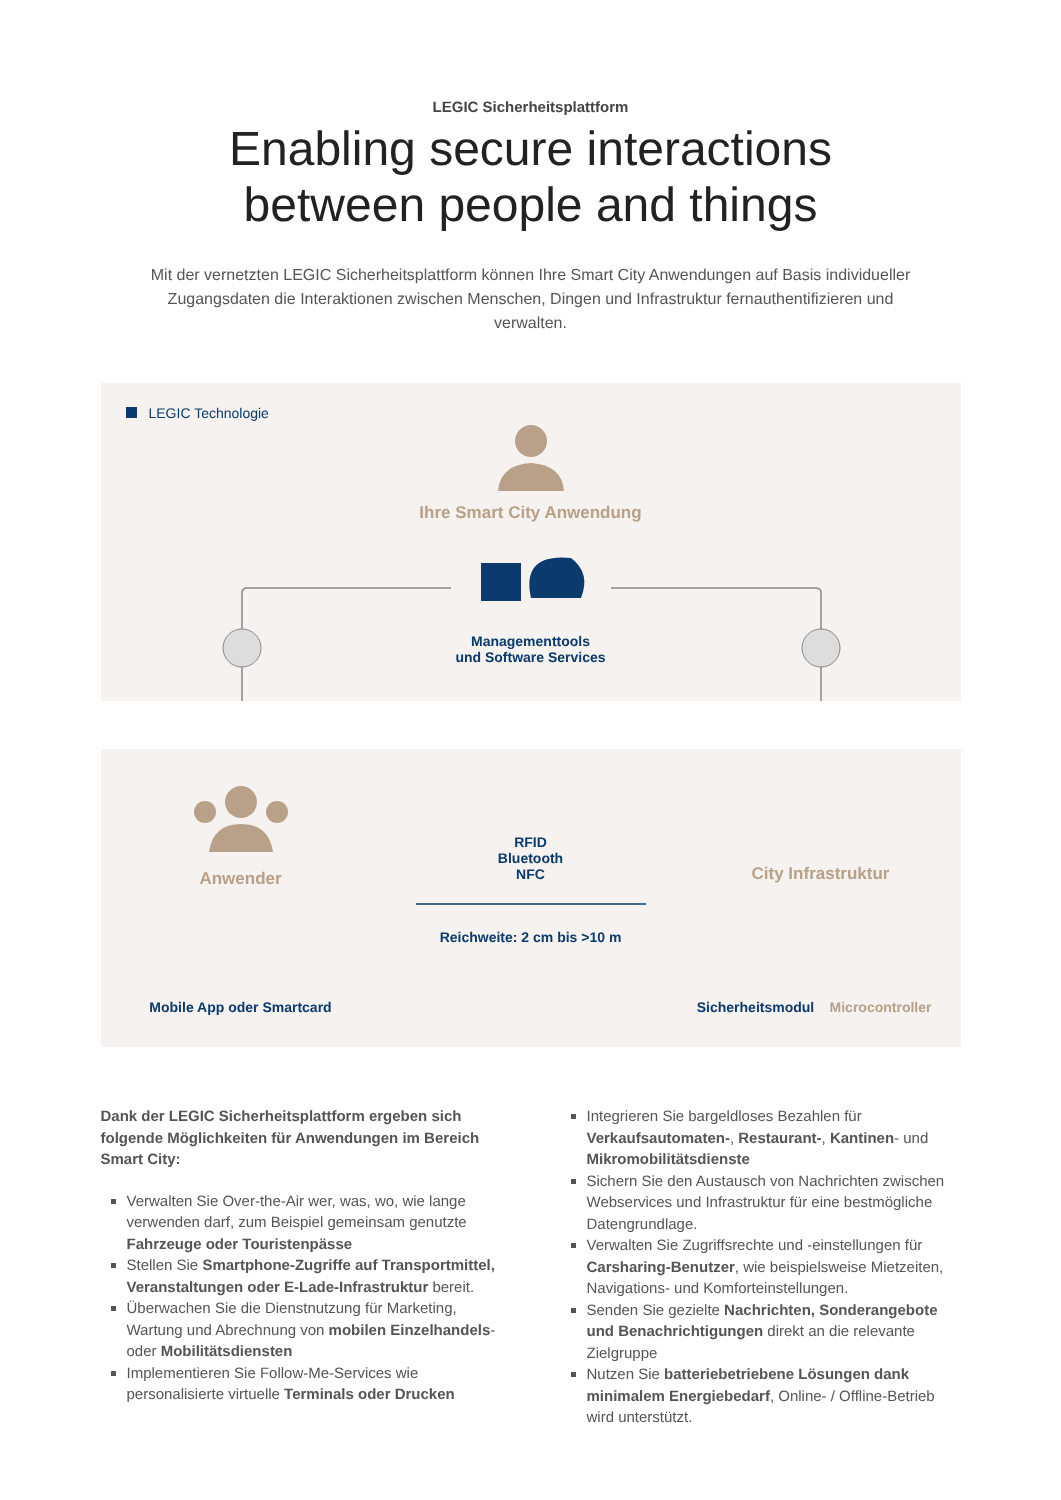LEGIC Sicherheitsplattform
Enabling secure interactions
between people and things
Mit der vernetzten LEGIC Sicherheitsplattform können Ihre Smart City Anwendungen auf Basis individueller Zugangsdaten die Interaktionen zwischen Menschen, Dingen und Infrastruktur fernauthentifizieren und verwalten.
LEGIC Technologie
Ihre Smart City Anwendung
Managementtools
und Software Services
Anwender
RFID
Bluetooth
NFC
Reichweite: 2 cm bis >10 m
City Infrastruktur
Mobile App oder Smartcard
Sicherheitsmodul
Microcontroller
Dank der LEGIC Sicherheitsplattform ergeben sich folgende Möglichkeiten für Anwendungen im Bereich Smart City:
Verwalten Sie Over-the-Air wer, was, wo, wie lange verwenden darf, zum Beispiel gemeinsam genutzte Fahrzeuge oder Touristenpässe
Stellen Sie Smartphone-Zugriffe auf Transportmittel, Veranstaltungen oder E-Lade-Infrastruktur bereit.
Überwachen Sie die Dienstnutzung für Marketing, Wartung und Abrechnung von mobilen Einzelhandels- oder Mobilitätsdiensten
Implementieren Sie Follow-Me-Services wie personalisierte virtuelle Terminals oder Drucken
Integrieren Sie bargeldloses Bezahlen für Verkaufsautomaten-, Restaurant-, Kantinen- und Mikromobilitätsdienste
Sichern Sie den Austausch von Nachrichten zwischen Webservices und Infrastruktur für eine bestmögliche Datengrundlage.
Verwalten Sie Zugriffsrechte und -einstellungen für Carsharing-Benutzer, wie beispielsweise Mietzeiten, Navigations- und Komforteinstellungen.
Senden Sie gezielte Nachrichten, Sonderangebote und Benachrichtigungen direkt an die relevante Zielgruppe
Nutzen Sie batteriebetriebene Lösungen dank minimalem Energiebedarf, Online- / Offline-Betrieb wird unterstützt.